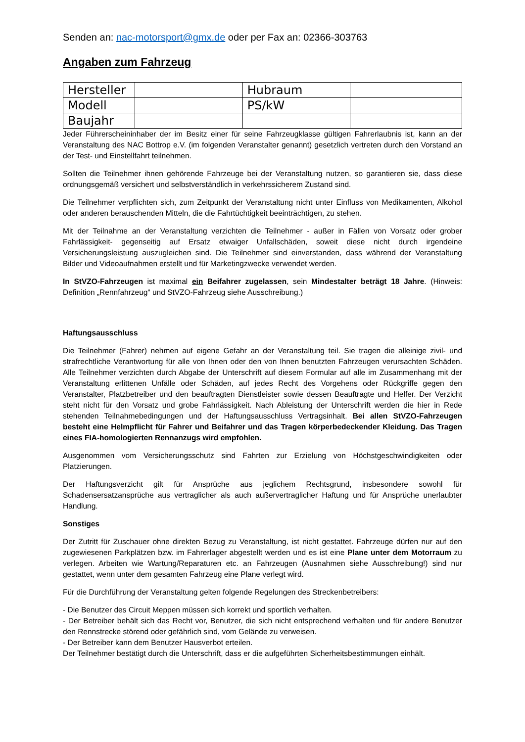Senden an: nac-motorsport@gmx.de oder per Fax an: 02366-303763
Angaben zum Fahrzeug
| Hersteller | | Hubraum | |
| Modell | | PS/kW | |
| Baujahr | | | |
Jeder Führerscheininhaber der im Besitz einer für seine Fahrzeugklasse gültigen Fahrerlaubnis ist, kann an der Veranstaltung des NAC Bottrop e.V. (im folgenden Veranstalter genannt) gesetzlich vertreten durch den Vorstand an der Test- und Einstellfahrt teilnehmen.
Sollten die Teilnehmer ihnen gehörende Fahrzeuge bei der Veranstaltung nutzen, so garantieren sie, dass diese ordnungsgemäß versichert und selbstverständlich in verkehrssicherem Zustand sind.
Die Teilnehmer verpflichten sich, zum Zeitpunkt der Veranstaltung nicht unter Einfluss von Medikamenten, Alkohol oder anderen berauschenden Mitteln, die die Fahrtüchtigkeit beeinträchtigen, zu stehen.
Mit der Teilnahme an der Veranstaltung verzichten die Teilnehmer - außer in Fällen von Vorsatz oder grober Fahrlässigkeit- gegenseitig auf Ersatz etwaiger Unfallschäden, soweit diese nicht durch irgendeine Versicherungsleistung auszugleichen sind. Die Teilnehmer sind einverstanden, dass während der Veranstaltung Bilder und Videoaufnahmen erstellt und für Marketingzwecke verwendet werden.
In StVZO-Fahrzeugen ist maximal ein Beifahrer zugelassen, sein Mindestalter beträgt 18 Jahre. (Hinweis: Definition „Rennfahrzeug“ und StVZO-Fahrzeug siehe Ausschreibung.)
Haftungsausschluss
Die Teilnehmer (Fahrer) nehmen auf eigene Gefahr an der Veranstaltung teil. Sie tragen die alleinige zivil- und strafrechtliche Verantwortung für alle von Ihnen oder den von Ihnen benutzten Fahrzeugen verursachten Schäden. Alle Teilnehmer verzichten durch Abgabe der Unterschrift auf diesem Formular auf alle im Zusammenhang mit der Veranstaltung erlittenen Unfälle oder Schäden, auf jedes Recht des Vorgehens oder Rückgriffe gegen den Veranstalter, Platzbetreiber und den beauftragten Dienstleister sowie dessen Beauftragte und Helfer. Der Verzicht steht nicht für den Vorsatz und grobe Fahrlässigkeit. Nach Ableistung der Unterschrift werden die hier in Rede stehenden Teilnahmebedingungen und der Haftungsausschluss Vertragsinhalt. Bei allen StVZO-Fahrzeugen besteht eine Helmpflicht für Fahrer und Beifahrer und das Tragen körperbedeckender Kleidung. Das Tragen eines FIA-homologierten Rennanzugs wird empfohlen.
Ausgenommen vom Versicherungsschutz sind Fahrten zur Erzielung von Höchstgeschwindigkeiten oder Platzierungen.
Der Haftungsverzicht gilt für Ansprüche aus jeglichem Rechtsgrund, insbesondere sowohl für Schadensersatzansprüche aus vertraglicher als auch außervertraglicher Haftung und für Ansprüche unerlaubter Handlung.
Sonstiges
Der Zutritt für Zuschauer ohne direkten Bezug zu Veranstaltung, ist nicht gestattet. Fahrzeuge dürfen nur auf den zugewiesenen Parkplätzen bzw. im Fahrerlager abgestellt werden und es ist eine Plane unter dem Motorraum zu verlegen. Arbeiten wie Wartung/Reparaturen etc. an Fahrzeugen (Ausnahmen siehe Ausschreibung!) sind nur gestattet, wenn unter dem gesamten Fahrzeug eine Plane verlegt wird.
Für die Durchführung der Veranstaltung gelten folgende Regelungen des Streckenbetreibers:
- Die Benutzer des Circuit Meppen müssen sich korrekt und sportlich verhalten.
- Der Betreiber behält sich das Recht vor, Benutzer, die sich nicht entsprechend verhalten und für andere Benutzer den Rennstrecke störend oder gefährlich sind, vom Gelände zu verweisen.
- Der Betreiber kann dem Benutzer Hausverbot erteilen.
Der Teilnehmer bestätigt durch die Unterschrift, dass er die aufgeführten Sicherheitsbestimmungen einhält.